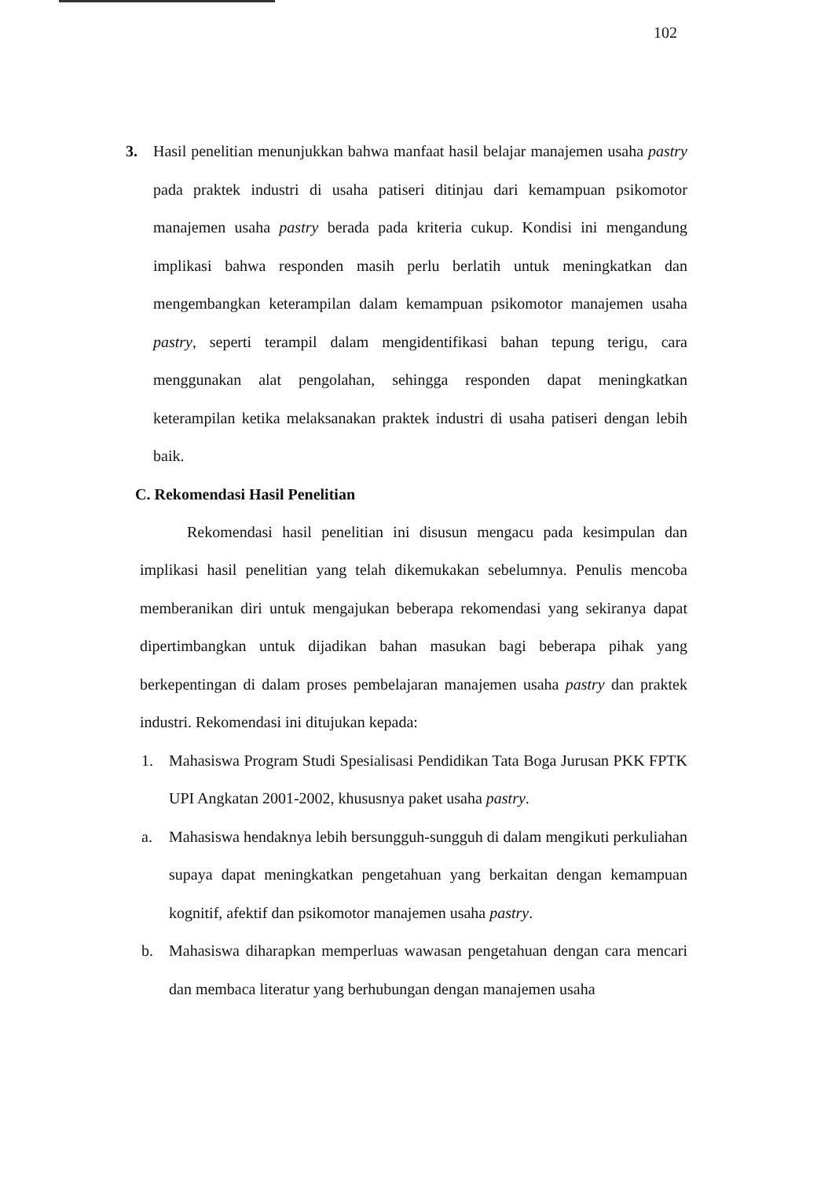102
3. Hasil penelitian menunjukkan bahwa manfaat hasil belajar manajemen usaha pastry pada praktek industri di usaha patiseri ditinjau dari kemampuan psikomotor manajemen usaha pastry berada pada kriteria cukup. Kondisi ini mengandung implikasi bahwa responden masih perlu berlatih untuk meningkatkan dan mengembangkan keterampilan dalam kemampuan psikomotor manajemen usaha pastry, seperti terampil dalam mengidentifikasi bahan tepung terigu, cara menggunakan alat pengolahan, sehingga responden dapat meningkatkan keterampilan ketika melaksanakan praktek industri di usaha patiseri dengan lebih baik.
C. Rekomendasi Hasil Penelitian
Rekomendasi hasil penelitian ini disusun mengacu pada kesimpulan dan implikasi hasil penelitian yang telah dikemukakan sebelumnya. Penulis mencoba memberanikan diri untuk mengajukan beberapa rekomendasi yang sekiranya dapat dipertimbangkan untuk dijadikan bahan masukan bagi beberapa pihak yang berkepentingan di dalam proses pembelajaran manajemen usaha pastry dan praktek industri. Rekomendasi ini ditujukan kepada:
1. Mahasiswa Program Studi Spesialisasi Pendidikan Tata Boga Jurusan PKK FPTK UPI Angkatan 2001-2002, khususnya paket usaha pastry.
a. Mahasiswa hendaknya lebih bersungguh-sungguh di dalam mengikuti perkuliahan supaya dapat meningkatkan pengetahuan yang berkaitan dengan kemampuan kognitif, afektif dan psikomotor manajemen usaha pastry.
b. Mahasiswa diharapkan memperluas wawasan pengetahuan dengan cara mencari dan membaca literatur yang berhubungan dengan manajemen usaha